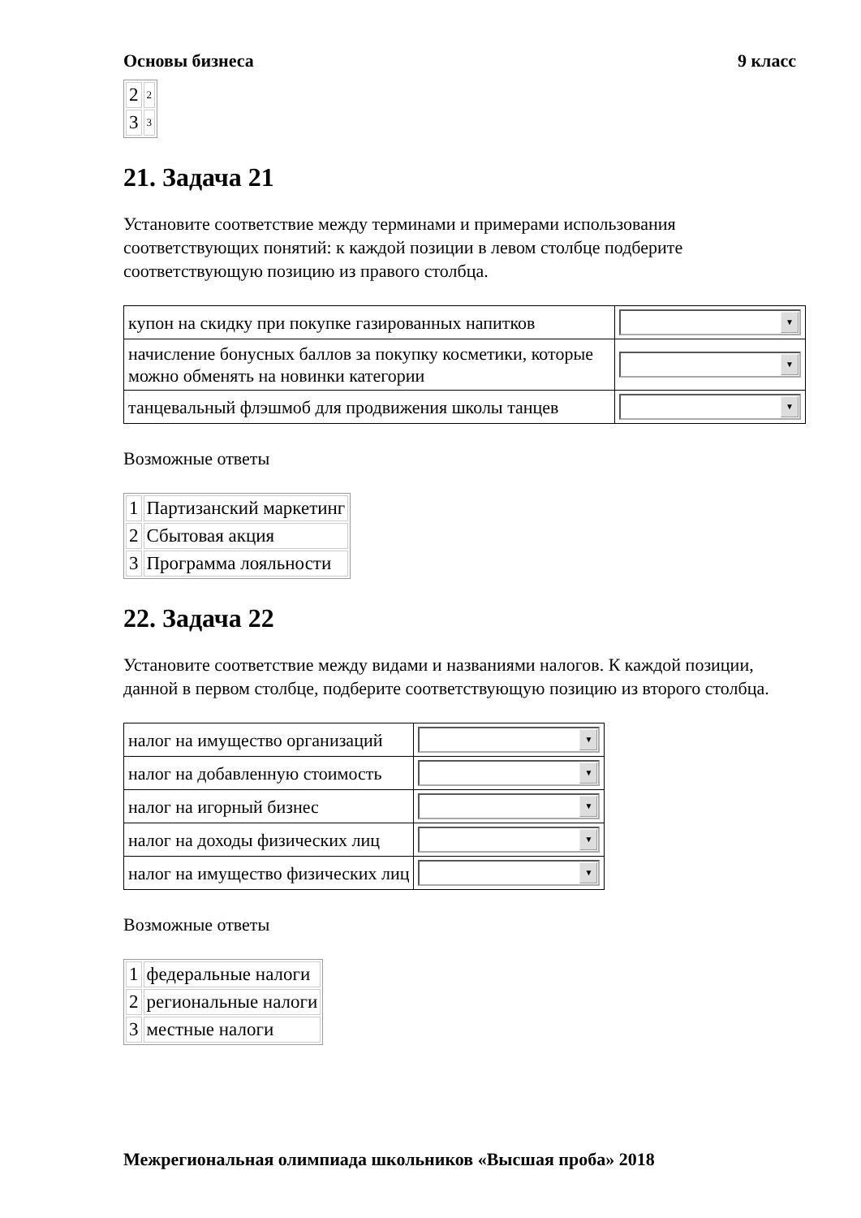Основы бизнеса 9 класс
| 2 | 2 |
| 3 | 3 |
21. Задача 21
Установите соответствие между терминами и примерами использования соответствующих понятий: к каждой позиции в левом столбце подберите соответствующую позицию из правого столбца.
| купон на скидку при покупке газированных напитков | ▼ |
| начисление бонусных баллов за покупку косметики, которые можно обменять на новинки категории | ▼ |
| танцевальный флэшмоб для продвижения школы танцев | ▼ |
Возможные ответы
| 1 | Партизанский маркетинг |
| 2 | Сбытовая акция |
| 3 | Программа лояльности |
22. Задача 22
Установите соответствие между видами и названиями налогов. К каждой позиции, данной в первом столбце, подберите соответствующую позицию из второго столбца.
| налог на имущество организаций | ▼ |
| налог на добавленную стоимость | ▼ |
| налог на игорный бизнес | ▼ |
| налог на доходы физических лиц | ▼ |
| налог на имущество физических лиц | ▼ |
Возможные ответы
| 1 | федеральные налоги |
| 2 | региональные налоги |
| 3 | местные налоги |
Межрегиональная олимпиада школьников «Высшая проба» 2018